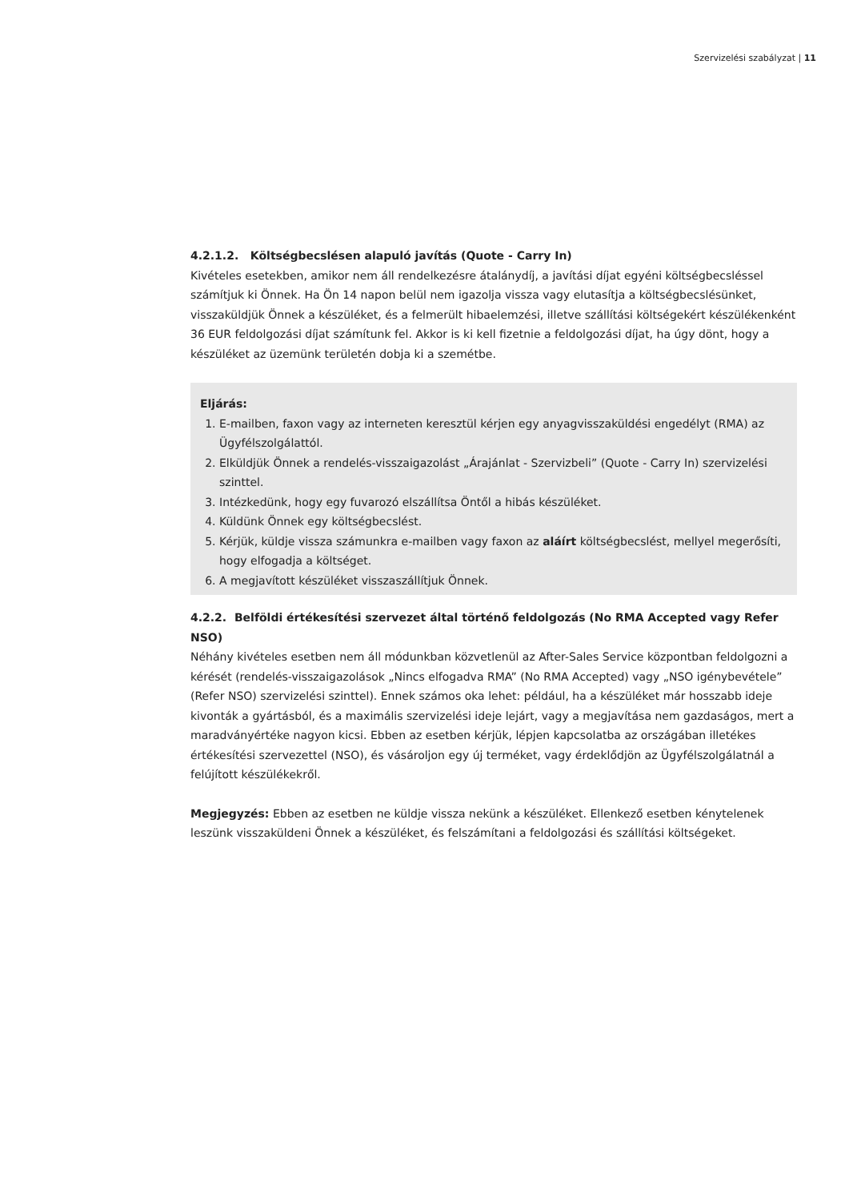Szervizelési szabályzat | 11
4.2.1.2. Költségbecslésen alapuló javítás (Quote - Carry In)
Kivételes esetekben, amikor nem áll rendelkezésre átalánydíj, a javítási díjat egyéni költségbecsléssel számítjuk ki Önnek. Ha Ön 14 napon belül nem igazolja vissza vagy elutasítja a költségbecslésünket, visszaküldjük Önnek a készüléket, és a felmerült hibaelemzési, illetve szállítási költségekért készülékenként 36 EUR feldolgozási díjat számítunk fel. Akkor is ki kell fizetnie a feldolgozási díjat, ha úgy dönt, hogy a készüléket az üzemünk területén dobja ki a szemétbe.
Eljárás:
1. E-mailben, faxon vagy az interneten keresztül kérjen egy anyagvisszaküldési engedélyt (RMA) az Ügyfélszolgálattól.
2. Elküldjük Önnek a rendelés-visszaigazolást „Árajánlat - Szervizbeli” (Quote - Carry In) szervizelési szinttel.
3. Intézkedünk, hogy egy fuvarozó elszállítsa Öntől a hibás készüléket.
4. Küldünk Önnek egy költségbecslést.
5. Kérjük, küldje vissza számunkra e-mailben vagy faxon az aláírt költségbecslést, mellyel megerősíti, hogy elfogadja a költséget.
6. A megjavított készüléket visszaszállítjuk Önnek.
4.2.2. Belföldi értékesítési szervezet által történő feldolgozás (No RMA Accepted vagy Refer NSO)
Néhány kivételes esetben nem áll módunkban közvetlenül az After-Sales Service központban feldolgozni a kérését (rendelés-visszaigazolások „Nincs elfogadva RMA” (No RMA Accepted) vagy „NSO igénybevétele” (Refer NSO) szervizelési szinttel). Ennek számos oka lehet: például, ha a készüléket már hosszabb ideje kivonták a gyártásból, és a maximális szervizelési ideje lejárt, vagy a megjavítása nem gazdaságos, mert a maradványértéke nagyon kicsi. Ebben az esetben kérjük, lépjen kapcsolatba az országában illetékes értékesítési szervezettel (NSO), és vásároljon egy új terméket, vagy érdeklődjön az Ügyfélszolgálatnál a felújított készülékekről.
Megjegyzés: Ebben az esetben ne küldje vissza nekünk a készüléket. Ellenkező esetben kénytelenek leszünk visszaküldeni Önnek a készüléket, és felszámítani a feldolgozási és szállítási költségeket.